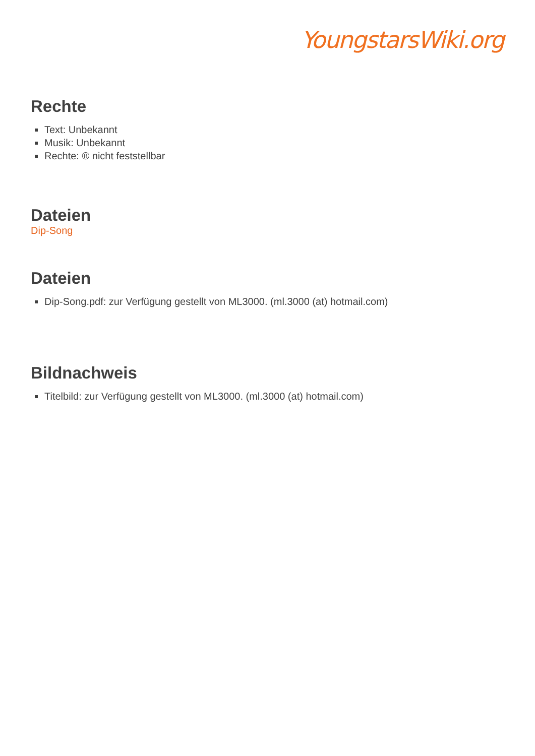YoungstarsWiki.org
Rechte
Text: Unbekannt
Musik: Unbekannt
Rechte: ® nicht feststellbar
Dateien
Dip-Song
Dateien
Dip-Song.pdf: zur Verfügung gestellt von ML3000. (ml.3000 (at) hotmail.com)
Bildnachweis
Titelbild: zur Verfügung gestellt von ML3000. (ml.3000 (at) hotmail.com)